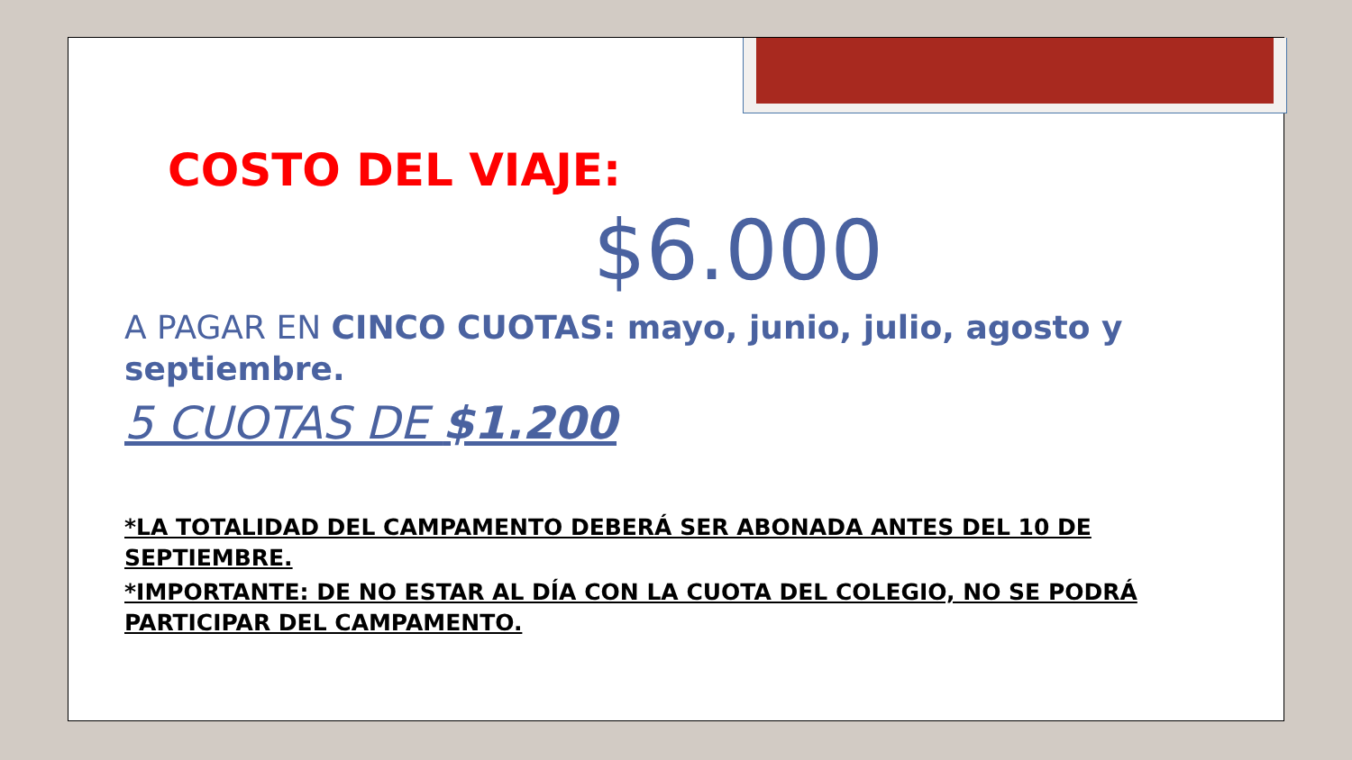COSTO DEL VIAJE:
$6.000
A PAGAR EN CINCO CUOTAS: mayo, junio, julio, agosto y septiembre.
5 CUOTAS DE $1.200
*LA TOTALIDAD DEL CAMPAMENTO DEBERÁ SER ABONADA ANTES DEL 10 DE SEPTIEMBRE.
*IMPORTANTE: DE NO ESTAR AL DÍA CON LA CUOTA DEL COLEGIO, NO SE PODRÁ PARTICIPAR DEL CAMPAMENTO.